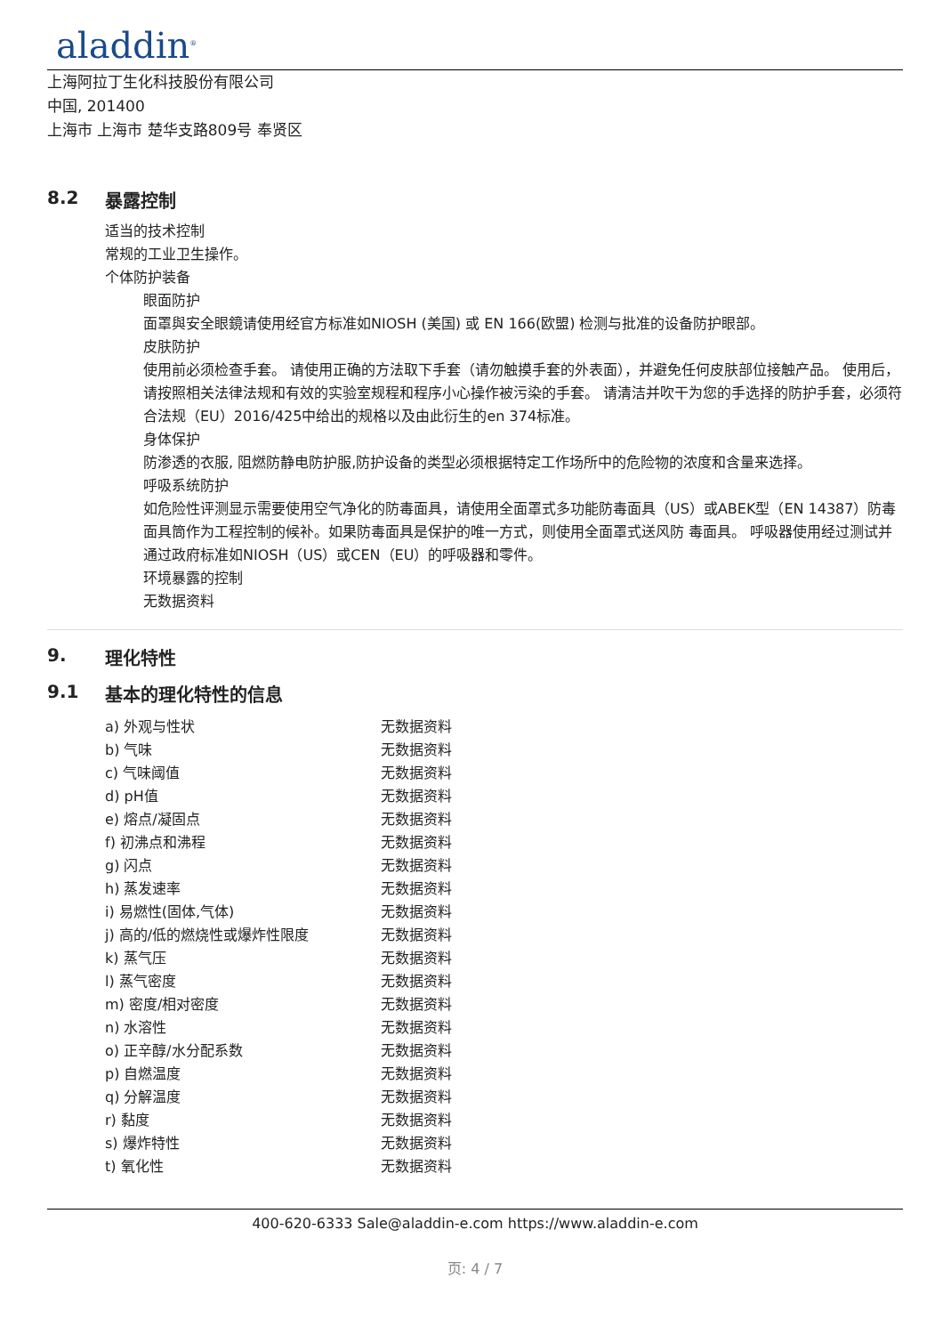aladdin<sup>®</sup>
上海阿拉丁生化科技股份有限公司
中国, 201400
上海市 上海市 楚华支路809号 奉贤区
8.2 暴露控制
适当的技术控制
常规的工业卫生操作。
个体防护装备
眼面防护
面罩與安全眼鏡请使用经官方标准如NIOSH (美国) 或 EN 166(欧盟) 检测与批准的设备防护眼部。
皮肤防护
使用前必须检查手套。 请使用正确的方法取下手套（请勿触摸手套的外表面），并避免任何皮肤部位接触产品。 使用后，请按照相关法律法规和有效的实验室规程和程序小心操作被污染的手套。 请清洁并吹干为您的手选择的防护手套，必须符合法规（EU）2016/425中给出的规格以及由此衍生的en 374标准。
身体保护
防渗透的衣服, 阻燃防静电防护服,防护设备的类型必须根据特定工作场所中的危险物的浓度和含量来选择。
呼吸系统防护
如危险性评测显示需要使用空气净化的防毒面具，请使用全面罩式多功能防毒面具（US）或ABEK型（EN 14387）防毒面具筒作为工程控制的候补。如果防毒面具是保护的唯一方式，则使用全面罩式送风防 毒面具。 呼吸器使用经过测试并通过政府标准如NIOSH（US）或CEN（EU）的呼吸器和零件。
环境暴露的控制
无数据资料
9. 理化特性
9.1 基本的理化特性的信息
| a) 外观与性状 | 无数据资料 |
| b) 气味 | 无数据资料 |
| c) 气味阈值 | 无数据资料 |
| d) pH值 | 无数据资料 |
| e) 熔点/凝固点 | 无数据资料 |
| f) 初沸点和沸程 | 无数据资料 |
| g) 闪点 | 无数据资料 |
| h) 蒸发速率 | 无数据资料 |
| i) 易燃性(固体,气体) | 无数据资料 |
| j) 高的/低的燃烧性或爆炸性限度 | 无数据资料 |
| k) 蒸气压 | 无数据资料 |
| l) 蒸气密度 | 无数据资料 |
| m) 密度/相对密度 | 无数据资料 |
| n) 水溶性 | 无数据资料 |
| o) 正辛醇/水分配系数 | 无数据资料 |
| p) 自燃温度 | 无数据资料 |
| q) 分解温度 | 无数据资料 |
| r) 黏度 | 无数据资料 |
| s) 爆炸特性 | 无数据资料 |
| t) 氧化性 | 无数据资料 |
400-620-6333 Sale@aladdin-e.com https://www.aladdin-e.com
页: 4 / 7